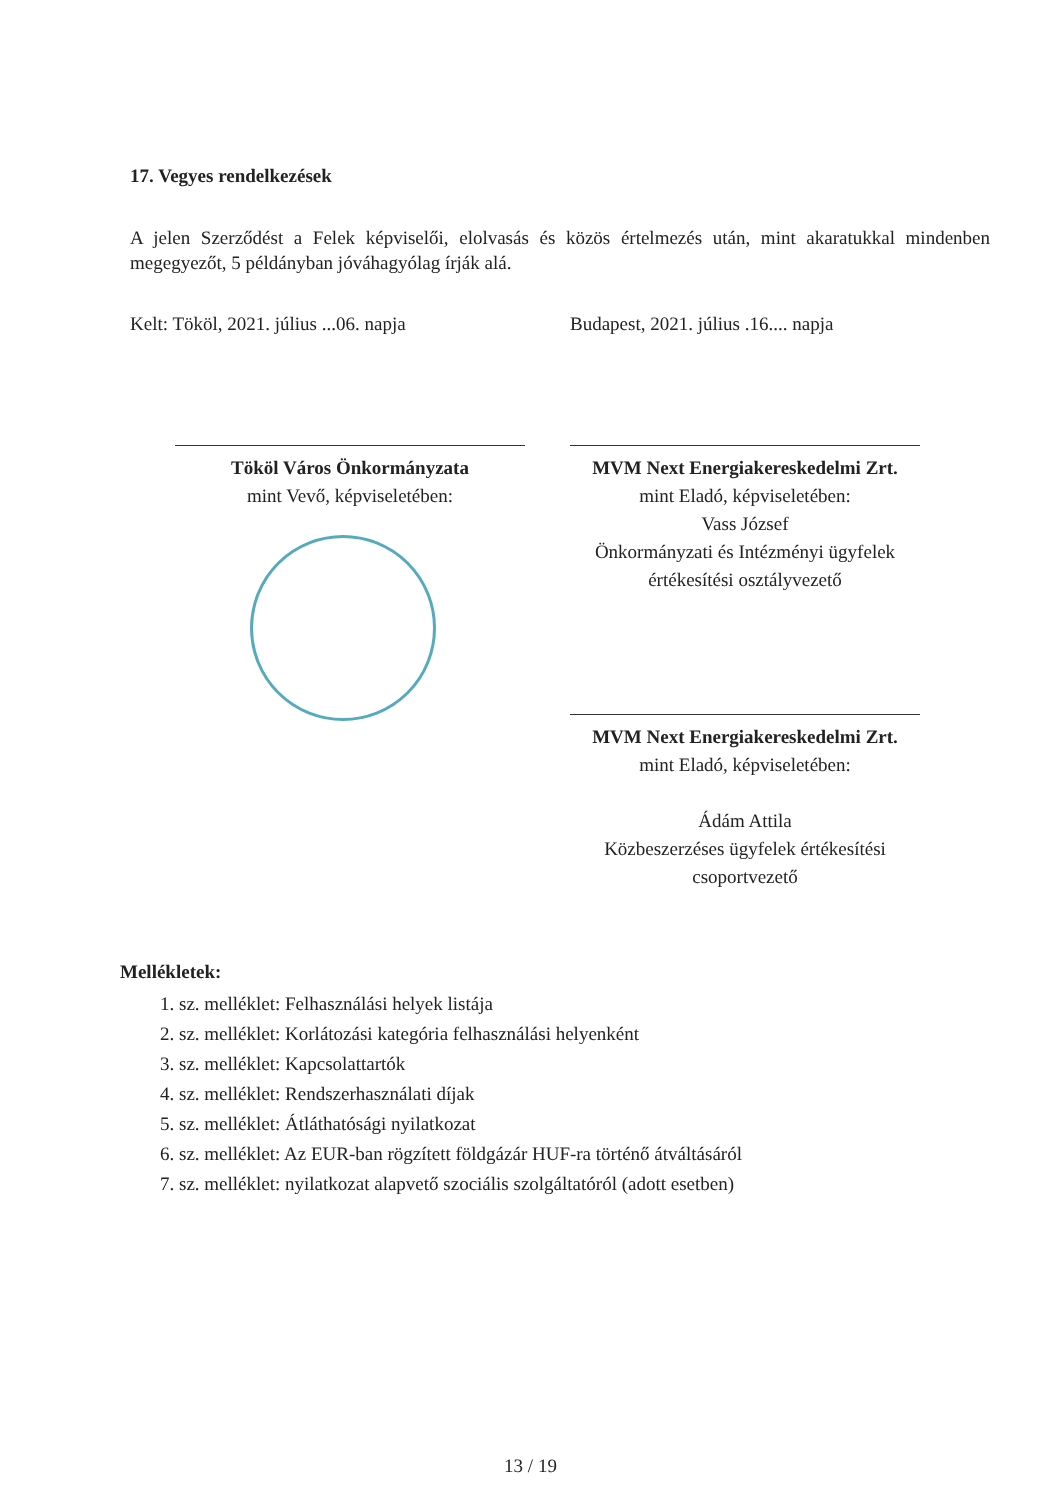17. Vegyes rendelkezések
A jelen Szerződést a Felek képviselői, elolvasás és közös értelmezés után, mint akaratukkal mindenben megegyezőt, 5 példányban jóváhagyólag írják alá.
Kelt: Tököl, 2021. július ...06. napja Budapest, 2021. július .16.... napja
Tököl Város Önkormányzata
mint Vevő, képviseletében:
MVM Next Energiakereskedelmi Zrt.
mint Eladó, képviseletében:
Vass József
Önkormányzati és Intézményi ügyfelek értékesítési osztályvezető
MVM Next Energiakereskedelmi Zrt.
mint Eladó, képviseletében:
Ádám Attila
Közbeszerzéses ügyfelek értékesítési csoportvezető
Mellékletek:
1. sz. melléklet: Felhasználási helyek listája
2. sz. melléklet: Korlátozási kategória felhasználási helyenként
3. sz. melléklet: Kapcsolattartók
4. sz. melléklet: Rendszerhasználati díjak
5. sz. melléklet: Átláthatósági nyilatkozat
6. sz. melléklet: Az EUR-ban rögzített földgázár HUF-ra történő átváltásáról
7. sz. melléklet: nyilatkozat alapvető szociális szolgáltatóról (adott esetben)
13 / 19